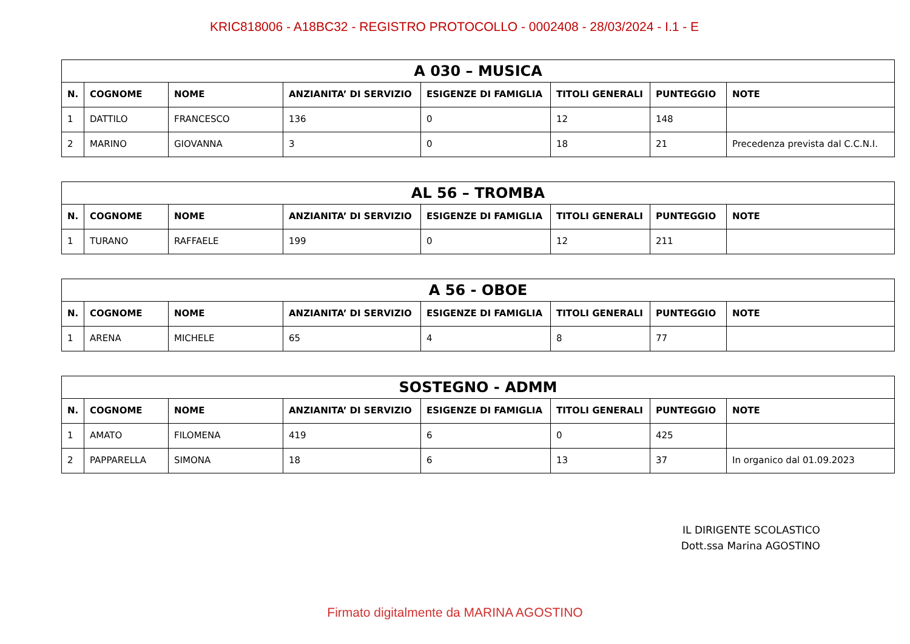KRIC818006 - A18BC32 - REGISTRO PROTOCOLLO - 0002408 - 28/03/2024 - I.1 - E
| A 030 – MUSICA | | | | | | | |
| --- | --- | --- | --- | --- | --- | --- | --- |
| N. | COGNOME | NOME | ANZIANITA’ DI SERVIZIO | ESIGENZE DI FAMIGLIA | TITOLI GENERALI | PUNTEGGIO | NOTE |
| 1 | DATTILO | FRANCESCO | 136 | 0 | 12 | 148 | |
| 2 | MARINO | GIOVANNA | 3 | 0 | 18 | 21 | Precedenza prevista dal C.C.N.I. |
| AL 56 – TROMBA | | | | | | | |
| --- | --- | --- | --- | --- | --- | --- | --- |
| N. | COGNOME | NOME | ANZIANITA’ DI SERVIZIO | ESIGENZE DI FAMIGLIA | TITOLI GENERALI | PUNTEGGIO | NOTE |
| 1 | TURANO | RAFFAELE | 199 | 0 | 12 | 211 | |
| A 56 - OBOE | | | | | | | |
| --- | --- | --- | --- | --- | --- | --- | --- |
| N. | COGNOME | NOME | ANZIANITA’ DI SERVIZIO | ESIGENZE DI FAMIGLIA | TITOLI GENERALI | PUNTEGGIO | NOTE |
| 1 | ARENA | MICHELE | 65 | 4 | 8 | 77 | |
| SOSTEGNO - ADMM | | | | | | | |
| --- | --- | --- | --- | --- | --- | --- | --- |
| N. | COGNOME | NOME | ANZIANITA’ DI SERVIZIO | ESIGENZE DI FAMIGLIA | TITOLI GENERALI | PUNTEGGIO | NOTE |
| 1 | AMATO | FILOMENA | 419 | 6 | 0 | 425 | |
| 2 | PAPPARELLA | SIMONA | 18 | 6 | 13 | 37 | In organico dal 01.09.2023 |
IL DIRIGENTE SCOLASTICO
Dott.ssa Marina AGOSTINO
Firmato digitalmente da MARINA AGOSTINO